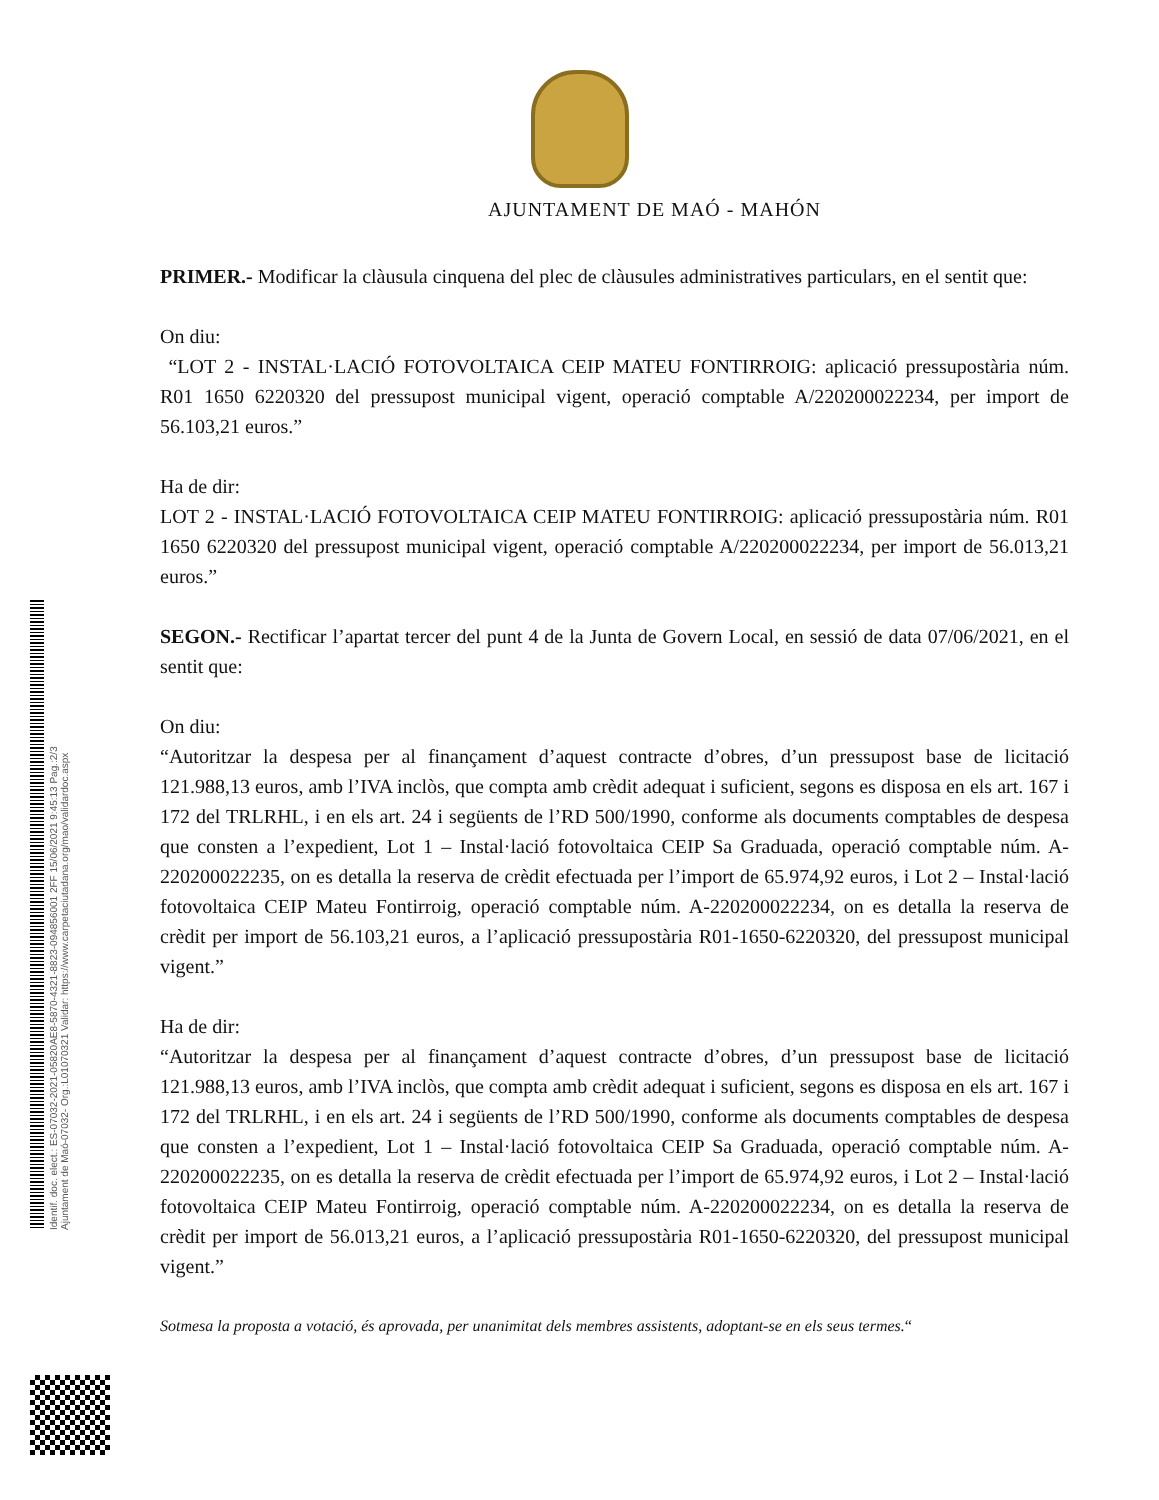AJUNTAMENT DE MAÓ - MAHÓN
PRIMER.- Modificar la clàusula cinquena del plec de clàusules administratives particulars, en el sentit que:
On diu:
“LOT 2 - INSTAL·LACIÓ FOTOVOLTAICA CEIP MATEU FONTIRROIG: aplicació pressupostària núm. R01 1650 6220320 del pressupost municipal vigent, operació comptable A/220200022234, per import de 56.103,21 euros.”
Ha de dir:
LOT 2 - INSTAL·LACIÓ FOTOVOLTAICA CEIP MATEU FONTIRROIG: aplicació pressupostària núm. R01 1650 6220320 del pressupost municipal vigent, operació comptable A/220200022234, per import de 56.013,21 euros.”
SEGON.- Rectificar l’apartat tercer del punt 4 de la Junta de Govern Local, en sessió de data 07/06/2021, en el sentit que:
On diu:
“Autoritzar la despesa per al finançament d’aquest contracte d’obres, d’un pressupost base de licitació 121.988,13 euros, amb l’IVA inclòs, que compta amb crèdit adequat i suficient, segons es disposa en els art. 167 i 172 del TRLRHL, i en els art. 24 i següents de l’RD 500/1990, conforme als documents comptables de despesa que consten a l’expedient, Lot 1 – Instal·lació fotovoltaica CEIP Sa Graduada, operació comptable núm. A-220200022235, on es detalla la reserva de crèdit efectuada per l’import de 65.974,92 euros, i Lot 2 – Instal·lació fotovoltaica CEIP Mateu Fontirroig, operació comptable núm. A-220200022234, on es detalla la reserva de crèdit per import de 56.103,21 euros, a l’aplicació pressupostària R01-1650-6220320, del pressupost municipal vigent.”
Ha de dir:
“Autoritzar la despesa per al finançament d’aquest contracte d’obres, d’un pressupost base de licitació 121.988,13 euros, amb l’IVA inclòs, que compta amb crèdit adequat i suficient, segons es disposa en els art. 167 i 172 del TRLRHL, i en els art. 24 i següents de l’RD 500/1990, conforme als documents comptables de despesa que consten a l’expedient, Lot 1 – Instal·lació fotovoltaica CEIP Sa Graduada, operació comptable núm. A-220200022235, on es detalla la reserva de crèdit efectuada per l’import de 65.974,92 euros, i Lot 2 – Instal·lació fotovoltaica CEIP Mateu Fontirroig, operació comptable núm. A-220200022234, on es detalla la reserva de crèdit per import de 56.013,21 euros, a l’aplicació pressupostària R01-1650-6220320, del pressupost municipal vigent.”
Sotmesa la proposta a votació, és aprovada, per unanimitat dels membres assistents, adoptant-se en els seus termes.“
Identif. doc. elect.: ES-07032-2021-05820AE8-5870-4321-8823-094856001 2FF 15/06/2021 9:45:13 Pag.:2/3
Ajuntament de Maó-07032- Org.:L01070321 Validar: https://www.carpetaciutadana.org/mao/validardoc.aspx